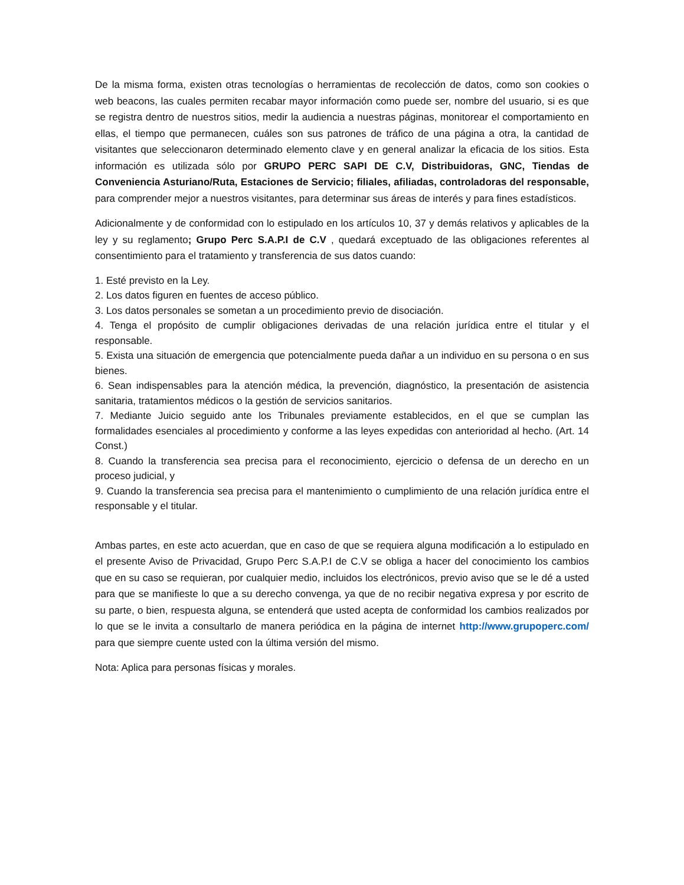De la misma forma, existen otras tecnologías o herramientas de recolección de datos, como son cookies o web beacons, las cuales permiten recabar mayor información como puede ser, nombre del usuario, si es que se registra dentro de nuestros sitios, medir la audiencia a nuestras páginas, monitorear el comportamiento en ellas, el tiempo que permanecen, cuáles son sus patrones de tráfico de una página a otra, la cantidad de visitantes que seleccionaron determinado elemento clave y en general analizar la eficacia de los sitios. Esta información es utilizada sólo por GRUPO PERC SAPI DE C.V, Distribuidoras, GNC, Tiendas de Conveniencia Asturiano/Ruta, Estaciones de Servicio; filiales, afiliadas, controladoras del responsable, para comprender mejor a nuestros visitantes, para determinar sus áreas de interés y para fines estadísticos.
Adicionalmente y de conformidad con lo estipulado en los artículos 10, 37 y demás relativos y aplicables de la ley y su reglamento; Grupo Perc S.A.P.I de C.V , quedará exceptuado de las obligaciones referentes al consentimiento para el tratamiento y transferencia de sus datos cuando:
1. Esté previsto en la Ley.
2. Los datos figuren en fuentes de acceso público.
3. Los datos personales se sometan a un procedimiento previo de disociación.
4. Tenga el propósito de cumplir obligaciones derivadas de una relación jurídica entre el titular y el responsable.
5. Exista una situación de emergencia que potencialmente pueda dañar a un individuo en su persona o en sus bienes.
6. Sean indispensables para la atención médica, la prevención, diagnóstico, la presentación de asistencia sanitaria, tratamientos médicos o la gestión de servicios sanitarios.
7. Mediante Juicio seguido ante los Tribunales previamente establecidos, en el que se cumplan las formalidades esenciales al procedimiento y conforme a las leyes expedidas con anterioridad al hecho. (Art. 14 Const.)
8. Cuando la transferencia sea precisa para el reconocimiento, ejercicio o defensa de un derecho en un proceso judicial, y
9. Cuando la transferencia sea precisa para el mantenimiento o cumplimiento de una relación jurídica entre el responsable y el titular.
Ambas partes, en este acto acuerdan, que en caso de que se requiera alguna modificación a lo estipulado en el presente Aviso de Privacidad, Grupo Perc S.A.P.I de C.V se obliga a hacer del conocimiento los cambios que en su caso se requieran, por cualquier medio, incluidos los electrónicos, previo aviso que se le dé a usted para que se manifieste lo que a su derecho convenga, ya que de no recibir negativa expresa y por escrito de su parte, o bien, respuesta alguna, se entenderá que usted acepta de conformidad los cambios realizados por lo que se le invita a consultarlo de manera periódica en la página de internet http://www.grupoperc.com/ para que siempre cuente usted con la última versión del mismo.
Nota: Aplica para personas físicas y morales.